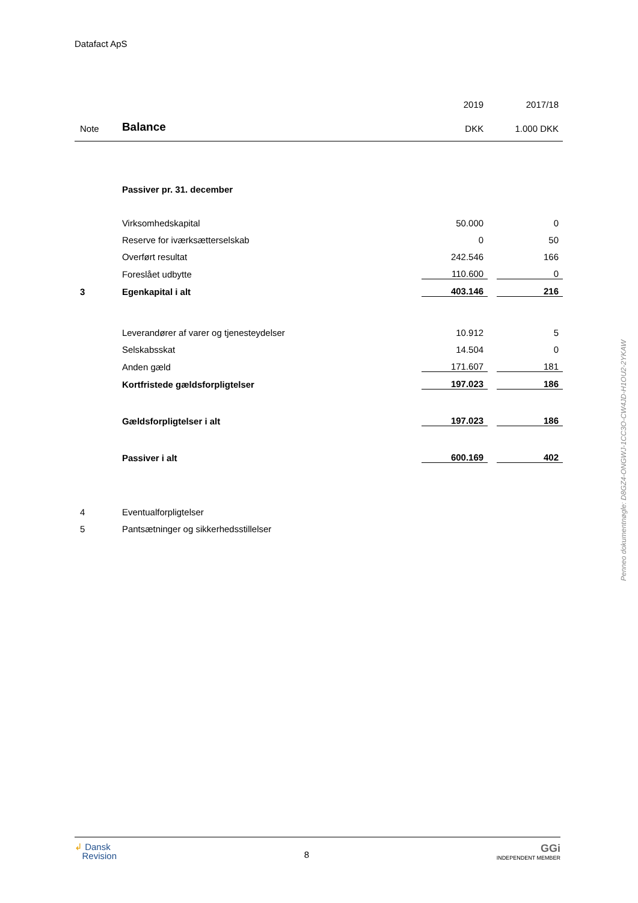Datafact ApS
| | | 2019 | | 2017/18 |
| Note | Balance | DKK | | 1.000 DKK |
| | Passiver pr. 31. december | | | |
| | Virksomhedskapital | 50.000 | | 0 |
| | Reserve for iværksætterselskab | 0 | | 50 |
| | Overført resultat | 242.546 | | 166 |
| | Foreslået udbytte | 110.600 | | 0 |
| 3 | Egenkapital i alt | 403.146 | | 216 |
| | Leverandører af varer og tjenesteydelser | 10.912 | | 5 |
| | Selskabsskat | 14.504 | | 0 |
| | Anden gæld | 171.607 | | 181 |
| | Kortfristede gældsforpligtelser | 197.023 | | 186 |
| | Gældsforpligtelser i alt | 197.023 | | 186 |
| | Passiver i alt | 600.169 | | 402 |
| 4 | Eventualforpligtelser | | | |
| 5 | Pantsætninger og sikkerhedsstillelser | | | |
Penneo dokumentnøgle: D8GZ4-ONGWJ-1CC3O-CW4JD-H1OU2-2YKAW
↲ Dansk
Revision
8
GGi
INDEPENDENT MEMBER